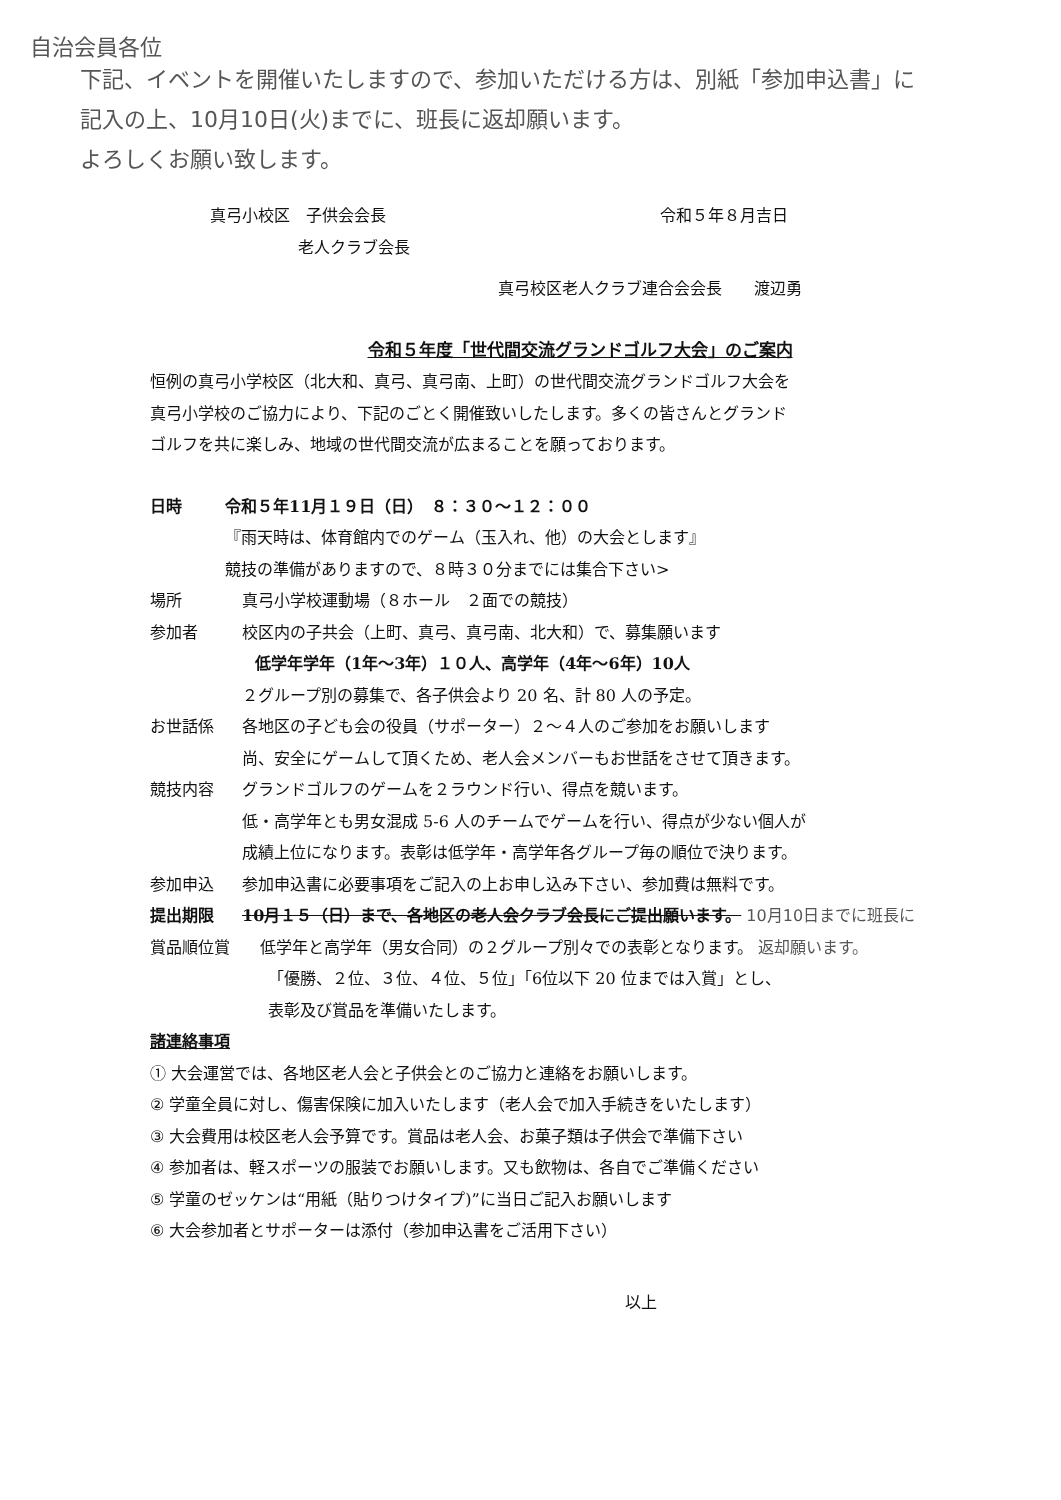自治会員各位
下記、イベントを開催いたしますので、参加いただける方は、別紙「参加申込書」に
記入の上、10月10日(火)までに、班長に返却願います。
よろしくお願い致します。
真弓小校区　子供会会長 令和５年８月吉日
老人クラブ会長
真弓校区老人クラブ連合会会長　　渡辺勇
令和５年度「世代間交流グランドゴルフ大会」のご案内
恒例の真弓小学校区（北大和、真弓、真弓南、上町）の世代間交流グランドゴルフ大会を
真弓小学校のご協力により、下記のごとく開催致いしたします。多くの皆さんとグランド
ゴルフを共に楽しみ、地域の世代間交流が広まることを願っております。
日時 令和５年11月１９日（日）　８：３０〜１２：００
『雨天時は、体育館内でのゲーム（玉入れ、他）の大会とします』
競技の準備がありますので、８時３０分までには集合下さい>
場所 真弓小学校運動場（８ホール　２面での競技）
参加者 校区内の子共会（上町、真弓、真弓南、北大和）で、募集願います
低学年学年（1年〜3年）１０人、高学年（4年〜6年）10人
２グループ別の募集で、各子供会より 20 名、計 80 人の予定。
お世話係 各地区の子ども会の役員（サポーター）２〜４人のご参加をお願いします
尚、安全にゲームして頂くため、老人会メンバーもお世話をさせて頂きます。
競技内容 グランドゴルフのゲームを２ラウンド行い、得点を競います。
低・高学年とも男女混成 5-6 人のチームでゲームを行い、得点が少ない個人が
成績上位になります。表彰は低学年・高学年各グループ毎の順位で決ります。
参加申込 参加申込書に必要事項をご記入の上お申し込み下さい、参加費は無料です。
提出期限 10月１５（日）まで、各地区の老人会クラブ会長にご提出願います。 10月10日までに班長に
賞品順位賞 低学年と高学年（男女合同）の２グループ別々での表彰となります。 返却願います。
「優勝、２位、３位、４位、５位」「6位以下 20 位までは入賞」とし、
表彰及び賞品を準備いたします。
諸連絡事項
① 大会運営では、各地区老人会と子供会とのご協力と連絡をお願いします。
② 学童全員に対し、傷害保険に加入いたします（老人会で加入手続きをいたします）
③ 大会費用は校区老人会予算です。賞品は老人会、お菓子類は子供会で準備下さい
④ 参加者は、軽スポーツの服装でお願いします。又も飲物は、各自でご準備ください
⑤ 学童のゼッケンは“用紙（貼りつけタイプ)”に当日ご記入お願いします
⑥ 大会参加者とサポーターは添付（参加申込書をご活用下さい）
以上